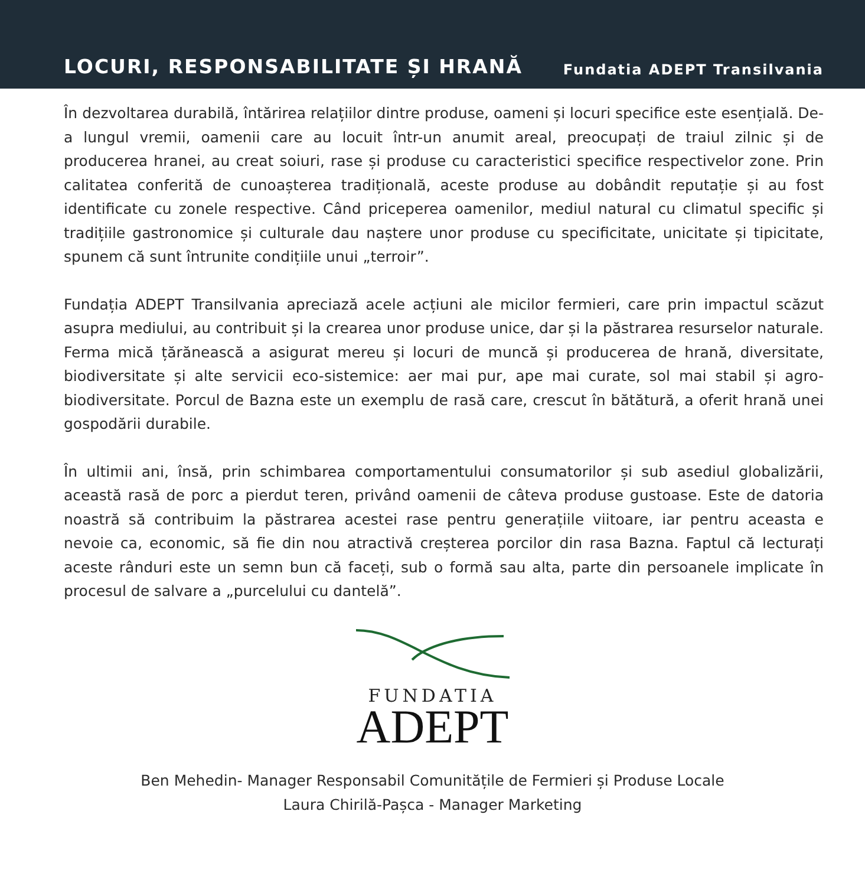LOCURI, RESPONSABILITATE ȘI HRANĂ Fundatia ADEPT Transilvania
În dezvoltarea durabilă, întărirea relațiilor dintre produse, oameni și locuri specifice este esențială. De-a lungul vremii, oamenii care au locuit într-un anumit areal, preocupați de traiul zilnic și de producerea hranei, au creat soiuri, rase și produse cu caracteristici specifice respectivelor zone. Prin calitatea conferită de cunoașterea tradițională, aceste produse au dobândit reputație și au fost identificate cu zonele respective. Când priceperea oamenilor, mediul natural cu climatul specific și tradițiile gastronomice și culturale dau naștere unor produse cu specificitate, unicitate și tipicitate, spunem că sunt întrunite condițiile unui „terroir”.
Fundația ADEPT Transilvania apreciază acele acțiuni ale micilor fermieri, care prin impactul scăzut asupra mediului, au contribuit și la crearea unor produse unice, dar și la păstrarea resurselor naturale. Ferma mică țărănească a asigurat mereu și locuri de muncă și producerea de hrană, diversitate, biodiversitate și alte servicii eco-sistemice: aer mai pur, ape mai curate, sol mai stabil și agro-biodiversitate. Porcul de Bazna este un exemplu de rasă care, crescut în bătătură, a oferit hrană unei gospodării durabile.
În ultimii ani, însă, prin schimbarea comportamentului consumatorilor și sub asediul globalizării, această rasă de porc a pierdut teren, privând oamenii de câteva produse gustoase. Este de datoria noastră să contribuim la păstrarea acestei rase pentru generațiile viitoare, iar pentru aceasta e nevoie ca, economic, să fie din nou atractivă creșterea porcilor din rasa Bazna. Faptul că lecturați aceste rânduri este un semn bun că faceți, sub o formă sau alta, parte din persoanele implicate în procesul de salvare a „purcelului cu dantelă”.
FUNDATIA
ADEPT
Ben Mehedin- Manager Responsabil Comunitățile de Fermieri și Produse Locale
Laura Chirilă-Pașca - Manager Marketing